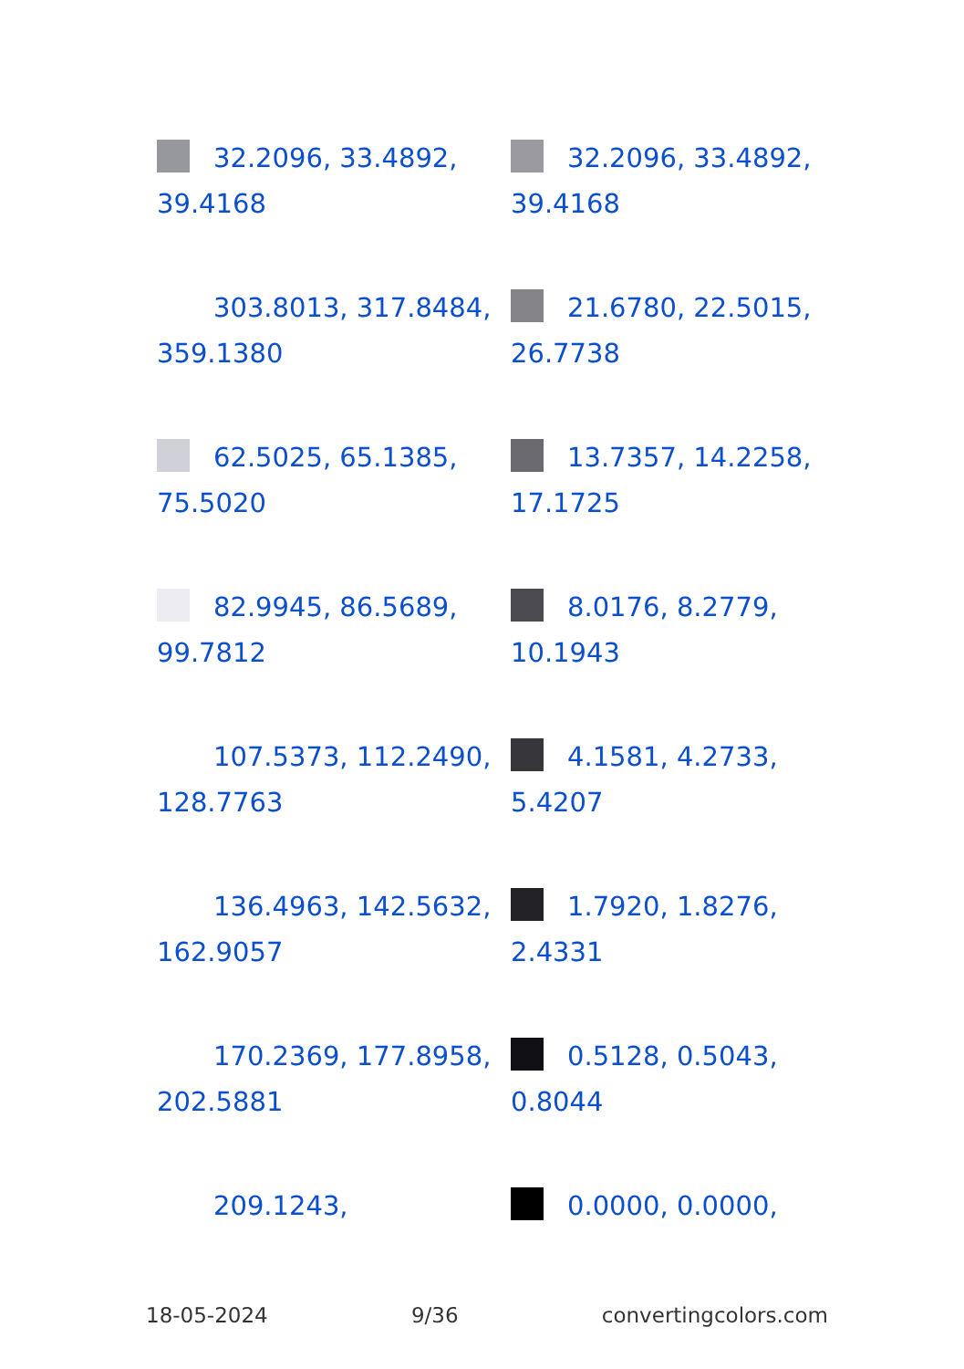32.2096, 33.4892, 39.4168
32.2096, 33.4892, 39.4168
303.8013, 317.8484, 359.1380
21.6780, 22.5015, 26.7738
62.5025, 65.1385, 75.5020
13.7357, 14.2258, 17.1725
82.9945, 86.5689, 99.7812
8.0176, 8.2779, 10.1943
107.5373, 112.2490, 128.7763
4.1581, 4.2733, 5.4207
136.4963, 142.5632, 162.9057
1.7920, 1.8276, 2.4331
170.2369, 177.8958, 202.5881
0.5128, 0.5043, 0.8044
209.1243,
0.0000, 0.0000,
18-05-2024 9/36 convertingcolors.com